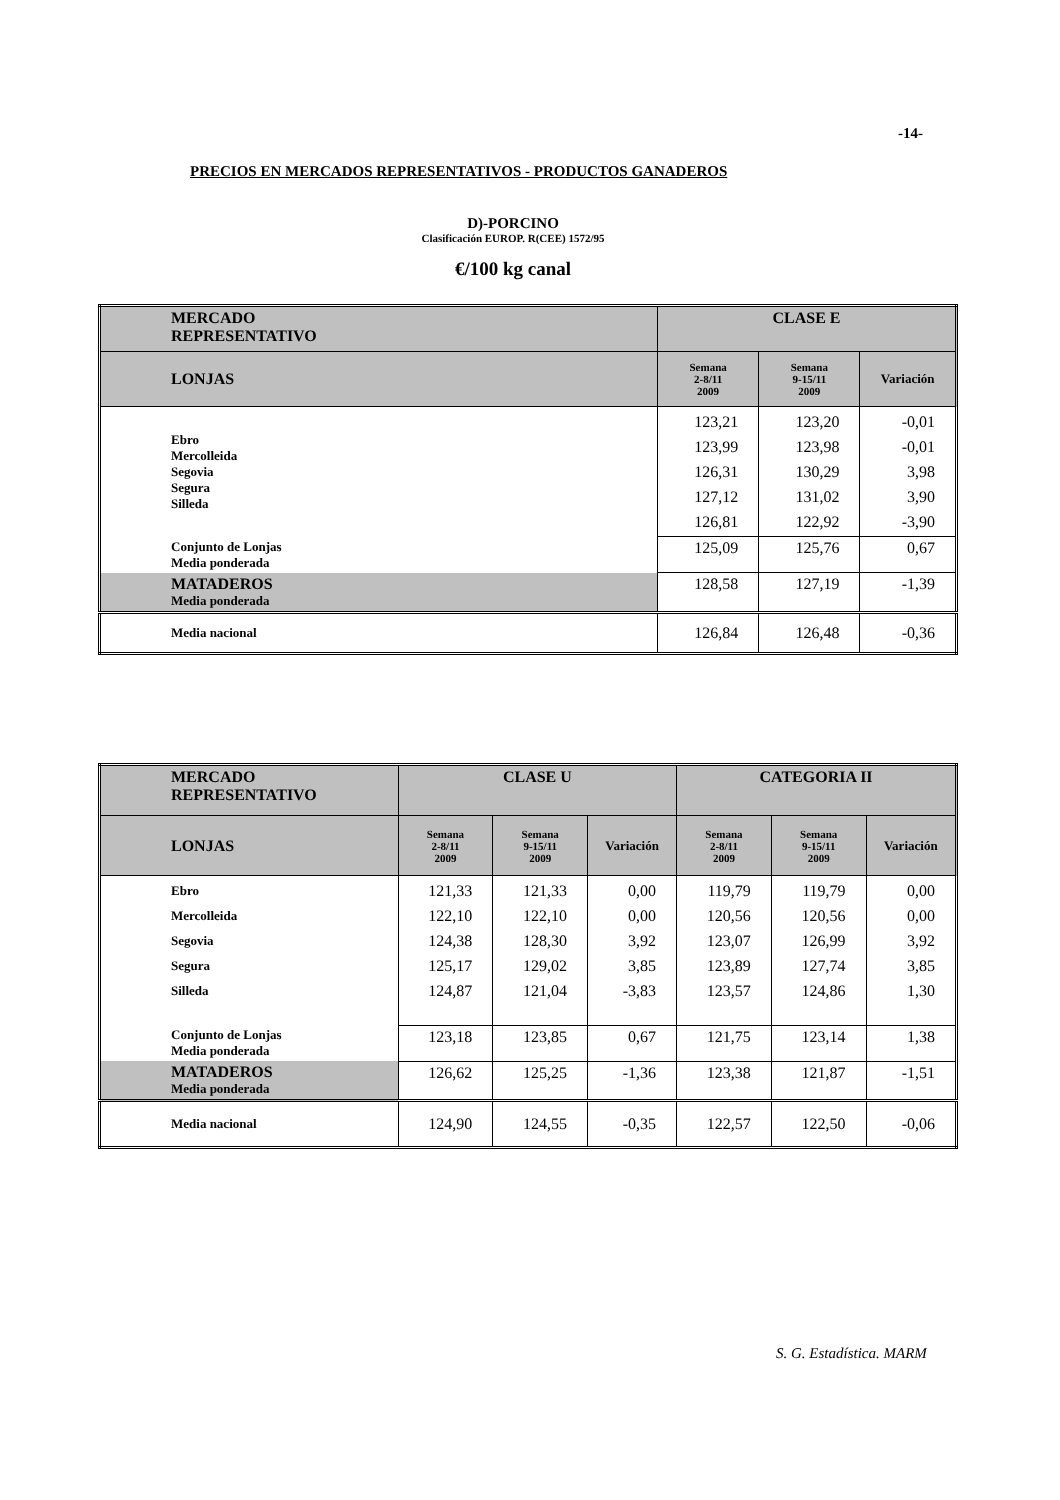-14-
PRECIOS EN MERCADOS REPRESENTATIVOS - PRODUCTOS GANADEROS
D)-PORCINO
Clasificación EUROP. R(CEE) 1572/95
€/100 kg canal
| MERCADO REPRESENTATIVO | CLASE E | | |
| --- | --- | --- | --- |
| LONJAS | Semana 2-8/11 2009 | Semana 9-15/11 2009 | Variación |
| Ebro Mercolleida Segovia Segura Silleda | 123,21 123,99 126,31 127,12 126,81 | 123,20 123,98 130,29 131,02 122,92 | -0,01 -0,01 3,98 3,90 -3,90 |
| Conjunto de Lonjas Media ponderada | 125,09 | 125,76 | 0,67 |
| MATADEROS Media ponderada | 128,58 | 127,19 | -1,39 |
| Media nacional | 126,84 | 126,48 | -0,36 |
| MERCADO REPRESENTATIVO | CLASE U | | | CATEGORIA II | | |
| --- | --- | --- | --- | --- | --- | --- |
| LONJAS | Semana 2-8/11 2009 | Semana 9-15/11 2009 | Variación | Semana 2-8/11 2009 | Semana 9-15/11 2009 | Variación |
| Ebro Mercolleida Segovia Segura Silleda | 121,33 122,10 124,38 125,17 124,87 | 121,33 122,10 128,30 129,02 121,04 | 0,00 0,00 3,92 3,85 -3,83 | 119,79 120,56 123,07 123,89 123,57 | 119,79 120,56 126,99 127,74 124,86 | 0,00 0,00 3,92 3,85 1,30 |
| Conjunto de Lonjas Media ponderada | 123,18 | 123,85 | 0,67 | 121,75 | 123,14 | 1,38 |
| MATADEROS Media ponderada | 126,62 | 125,25 | -1,36 | 123,38 | 121,87 | -1,51 |
| Media nacional | 124,90 | 124,55 | -0,35 | 122,57 | 122,50 | -0,06 |
S. G. Estadística. MARM